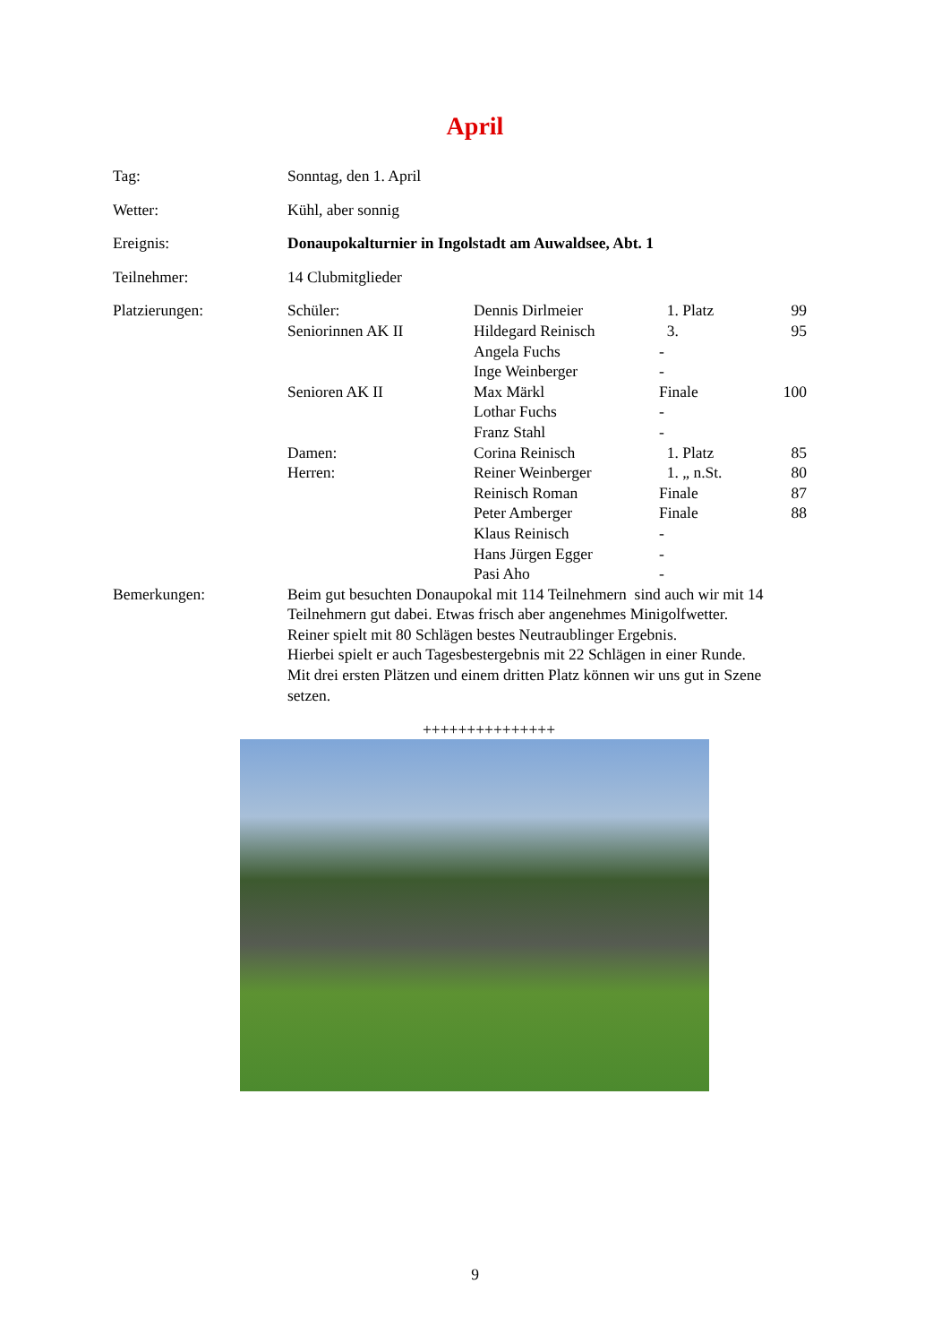April
| Tag: | Sonntag, den 1. April | | | |
| Wetter: | Kühl, aber sonnig | | | |
| Ereignis: | Donaupokalturnier in Ingolstadt am Auwaldsee, Abt. 1 | | | |
| Teilnehmer: | 14 Clubmitglieder | | | |
| Platzierungen: | Schüler: | Dennis Dirlmeier | 1. Platz | 99 |
| | Seniorinnen AK II | Hildegard Reinisch | 3. | 95 |
| | | Angela Fuchs | - | |
| | | Inge Weinberger | - | |
| | Senioren AK II | Max Märkl | Finale | 100 |
| | | Lothar Fuchs | - | |
| | | Franz Stahl | - | |
| | Damen: | Corina Reinisch | 1. Platz | 85 |
| | Herren: | Reiner Weinberger | 1. „ n.St. | 80 |
| | | Reinisch Roman | Finale | 87 |
| | | Peter Amberger | Finale | 88 |
| | | Klaus Reinisch | - | |
| | | Hans Jürgen Egger | - | |
| | | Pasi Aho | - | |
| Bemerkungen: | Beim gut besuchten Donaupokal mit 114 Teilnehmern sind auch wir mit 14 Teilnehmern gut dabei. Etwas frisch aber angenehmes Minigolfwetter. Reiner spielt mit 80 Schlägen bestes Neutraublinger Ergebnis. Hierbei spielt er auch Tagesbestergebnis mit 22 Schlägen in einer Runde. Mit drei ersten Plätzen und einem dritten Platz können wir uns gut in Szene setzen. | | | |
+++++++++++++++
9